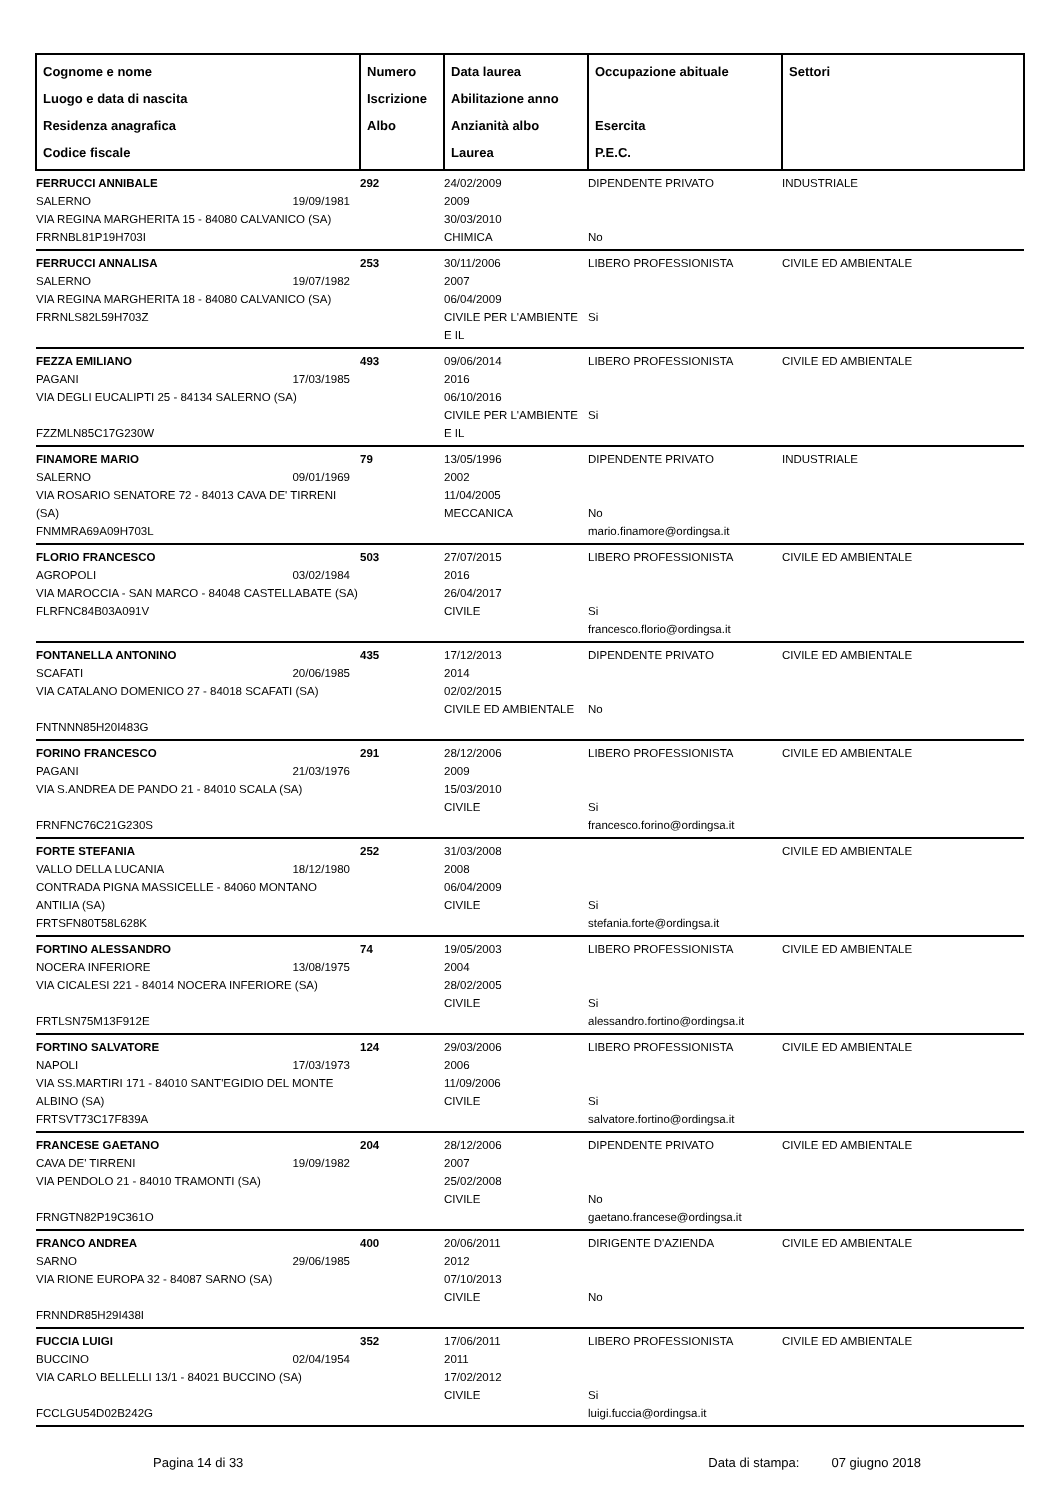| Cognome e nome Luogo e data di nascita Residenza anagrafica Codice fiscale | Numero Iscrizione Albo | Data laurea Abilitazione anno Anzianità albo Laurea | Occupazione abituale Esercita P.E.C. | Settori |
| --- | --- | --- | --- | --- |
| FERRUCCI ANNIBALE SALERNO 19/09/1981 VIA REGINA MARGHERITA 15 - 84080 CALVANICO (SA) FRRNBL81P19H703I | 292 | 24/02/2009 2009 30/03/2010 CHIMICA | DIPENDENTE PRIVATO No | INDUSTRIALE |
| FERRUCCI ANNALISA SALERNO 19/07/1982 VIA REGINA MARGHERITA 18 - 84080 CALVANICO (SA) FRRNLS82L59H703Z | 253 | 30/11/2006 2007 06/04/2009 CIVILE PER L'AMBIENTE E IL | LIBERO PROFESSIONISTA Si | CIVILE ED AMBIENTALE |
| FEZZA EMILIANO PAGANI 17/03/1985 VIA DEGLI EUCALIPTI 25 - 84134 SALERNO (SA) FZZMLN85C17G230W | 493 | 09/06/2014 2016 06/10/2016 CIVILE PER L'AMBIENTE E IL | LIBERO PROFESSIONISTA Si | CIVILE ED AMBIENTALE |
| FINAMORE MARIO SALERNO 09/01/1969 VIA ROSARIO SENATORE 72 - 84013 CAVA DE' TIRRENI (SA) FNMMRA69A09H703L | 79 | 13/05/1996 2002 11/04/2005 MECCANICA | DIPENDENTE PRIVATO No mario.finamore@ordingsa.it | INDUSTRIALE |
| FLORIO FRANCESCO AGROPOLI 03/02/1984 VIA MAROCCIA - SAN MARCO - 84048 CASTELLABATE (SA) FLRFNC84B03A091V | 503 | 27/07/2015 2016 26/04/2017 CIVILE | LIBERO PROFESSIONISTA Si francesco.florio@ordingsa.it | CIVILE ED AMBIENTALE |
| FONTANELLA ANTONINO SCAFATI 20/06/1985 VIA CATALANO DOMENICO 27 - 84018 SCAFATI (SA) FNTNNN85H20I483G | 435 | 17/12/2013 2014 02/02/2015 CIVILE ED AMBIENTALE | DIPENDENTE PRIVATO No | CIVILE ED AMBIENTALE |
| FORINO FRANCESCO PAGANI 21/03/1976 VIA S.ANDREA DE PANDO 21 - 84010 SCALA (SA) FRNFNC76C21G230S | 291 | 28/12/2006 2009 15/03/2010 CIVILE | LIBERO PROFESSIONISTA Si francesco.forino@ordingsa.it | CIVILE ED AMBIENTALE |
| FORTE STEFANIA VALLO DELLA LUCANIA 18/12/1980 CONTRADA PIGNA MASSICELLE - 84060 MONTANO ANTILIA (SA) FRTSFN80T58L628K | 252 | 31/03/2008 2008 06/04/2009 CIVILE | Si stefania.forte@ordingsa.it | CIVILE ED AMBIENTALE |
| FORTINO ALESSANDRO NOCERA INFERIORE 13/08/1975 VIA CICALESI 221 - 84014 NOCERA INFERIORE (SA) FRTLSN75M13F912E | 74 | 19/05/2003 2004 28/02/2005 CIVILE | LIBERO PROFESSIONISTA Si alessandro.fortino@ordingsa.it | CIVILE ED AMBIENTALE |
| FORTINO SALVATORE NAPOLI 17/03/1973 VIA SS.MARTIRI 171 - 84010 SANT'EGIDIO DEL MONTE ALBINO (SA) FRTSVT73C17F839A | 124 | 29/03/2006 2006 11/09/2006 CIVILE | LIBERO PROFESSIONISTA Si salvatore.fortino@ordingsa.it | CIVILE ED AMBIENTALE |
| FRANCESE GAETANO CAVA DE' TIRRENI 19/09/1982 VIA PENDOLO 21 - 84010 TRAMONTI (SA) FRNGTN82P19C361O | 204 | 28/12/2006 2007 25/02/2008 CIVILE | DIPENDENTE PRIVATO No gaetano.francese@ordingsa.it | CIVILE ED AMBIENTALE |
| FRANCO ANDREA SARNO 29/06/1985 VIA RIONE EUROPA 32 - 84087 SARNO (SA) FRNNDR85H29I438I | 400 | 20/06/2011 2012 07/10/2013 CIVILE | DIRIGENTE D'AZIENDA No | CIVILE ED AMBIENTALE |
| FUCCIA LUIGI BUCCINO 02/04/1954 VIA CARLO BELLELLI 13/1 - 84021 BUCCINO (SA) FCCLGU54D02B242G | 352 | 17/06/2011 2011 17/02/2012 CIVILE | LIBERO PROFESSIONISTA Si luigi.fuccia@ordingsa.it | CIVILE ED AMBIENTALE |
Pagina 14 di 33 Data di stampa: 07 giugno 2018